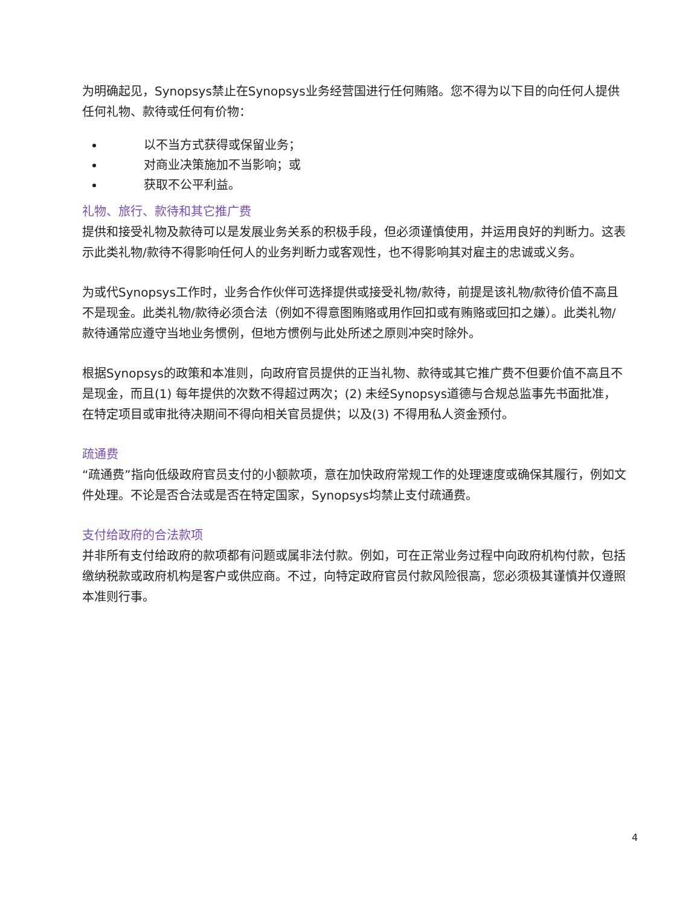为明确起见，Synopsys禁止在Synopsys业务经营国进行任何贿赂。您不得为以下目的向任何人提供任何礼物、款待或任何有价物：
以不当方式获得或保留业务；
对商业决策施加不当影响；或
获取不公平利益。
礼物、旅行、款待和其它推广费
提供和接受礼物及款待可以是发展业务关系的积极手段，但必须谨慎使用，并运用良好的判断力。这表示此类礼物/款待不得影响任何人的业务判断力或客观性，也不得影响其对雇主的忠诚或义务。
为或代Synopsys工作时，业务合作伙伴可选择提供或接受礼物/款待，前提是该礼物/款待价值不高且不是现金。此类礼物/款待必须合法（例如不得意图贿赂或用作回扣或有贿赂或回扣之嫌）。此类礼物/款待通常应遵守当地业务惯例，但地方惯例与此处所述之原则冲突时除外。
根据Synopsys的政策和本准则，向政府官员提供的正当礼物、款待或其它推广费不但要价值不高且不是现金，而且(1) 每年提供的次数不得超过两次；(2) 未经Synopsys道德与合规总监事先书面批准，在特定项目或审批待决期间不得向相关官员提供；以及(3) 不得用私人资金预付。
疏通费
“疏通费”指向低级政府官员支付的小额款项，意在加快政府常规工作的处理速度或确保其履行，例如文件处理。不论是否合法或是否在特定国家，Synopsys均禁止支付疏通费。
支付给政府的合法款项
并非所有支付给政府的款项都有问题或属非法付款。例如，可在正常业务过程中向政府机构付款，包括缴纳税款或政府机构是客户或供应商。不过，向特定政府官员付款风险很高，您必须极其谨慎并仅遵照本准则行事。
4